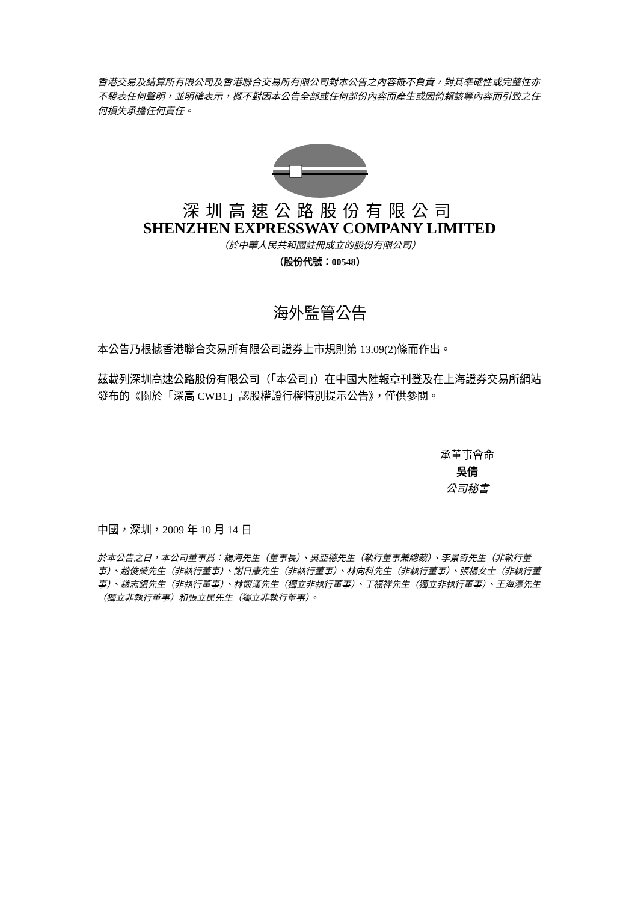香港交易及結算所有限公司及香港聯合交易所有限公司對本公告之內容概不負責，對其準確性或完整性亦不發表任何聲明，並明確表示，概不對因本公告全部或任何部份內容而產生或因倚賴該等內容而引致之任何損失承擔任何責任。
深圳高速公路股份有限公司
SHENZHEN EXPRESSWAY COMPANY LIMITED
（於中華人民共和國註冊成立的股份有限公司）
（股份代號：00548）
海外監管公告
本公告乃根據香港聯合交易所有限公司證券上市規則第 13.09(2)條而作出。
茲載列深圳高速公路股份有限公司（「本公司」）在中國大陸報章刊登及在上海證券交易所網站發布的《關於「深高 CWB1」認股權證行權特別提示公告》，僅供參閱。
承董事會命
吳倩
公司秘書
中國，深圳，2009 年 10 月 14 日
於本公告之日，本公司董事爲：楊海先生（董事長）、吳亞德先生（執行董事兼總裁）、李景奇先生（非執行董事）、趙俊榮先生（非執行董事）、謝日康先生（非執行董事）、林向科先生（非執行董事）、張楊女士（非執行董事）、趙志錩先生（非執行董事）、林懷漢先生（獨立非執行董事）、丁福祥先生（獨立非執行董事）、王海濤先生（獨立非執行董事）和張立民先生（獨立非執行董事）。